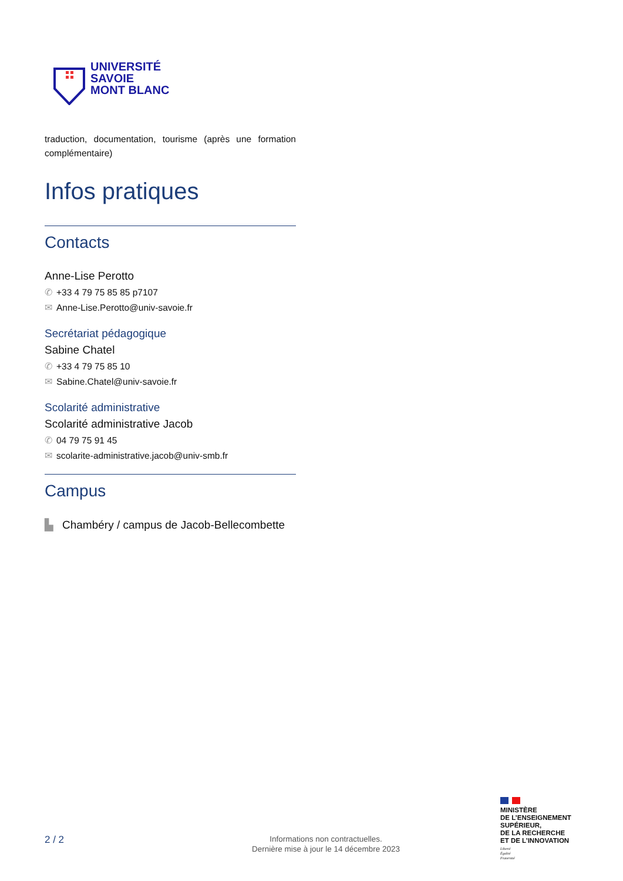UNIVERSITÉ
SAVOIE
MONT BLANC
traduction, documentation, tourisme (après une formation complémentaire)
Infos pratiques
Contacts
Anne-Lise Perotto
✆ +33 4 79 75 85 85 p7107
✉ Anne-Lise.Perotto@univ-savoie.fr
Secrétariat pédagogique
Sabine Chatel
✆ +33 4 79 75 85 10
✉ Sabine.Chatel@univ-savoie.fr
Scolarité administrative
Scolarité administrative Jacob
✆ 04 79 75 91 45
✉ scolarite-administrative.jacob@univ-smb.fr
Campus
▙ Chambéry / campus de Jacob-Bellecombette
2 / 2
Informations non contractuelles.
Dernière mise à jour le 14 décembre 2023
MINISTÈRE
DE L’ENSEIGNEMENT
SUPÉRIEUR,
DE LA RECHERCHE
ET DE L’INNOVATION
Liberté
Égalité
Fraternité